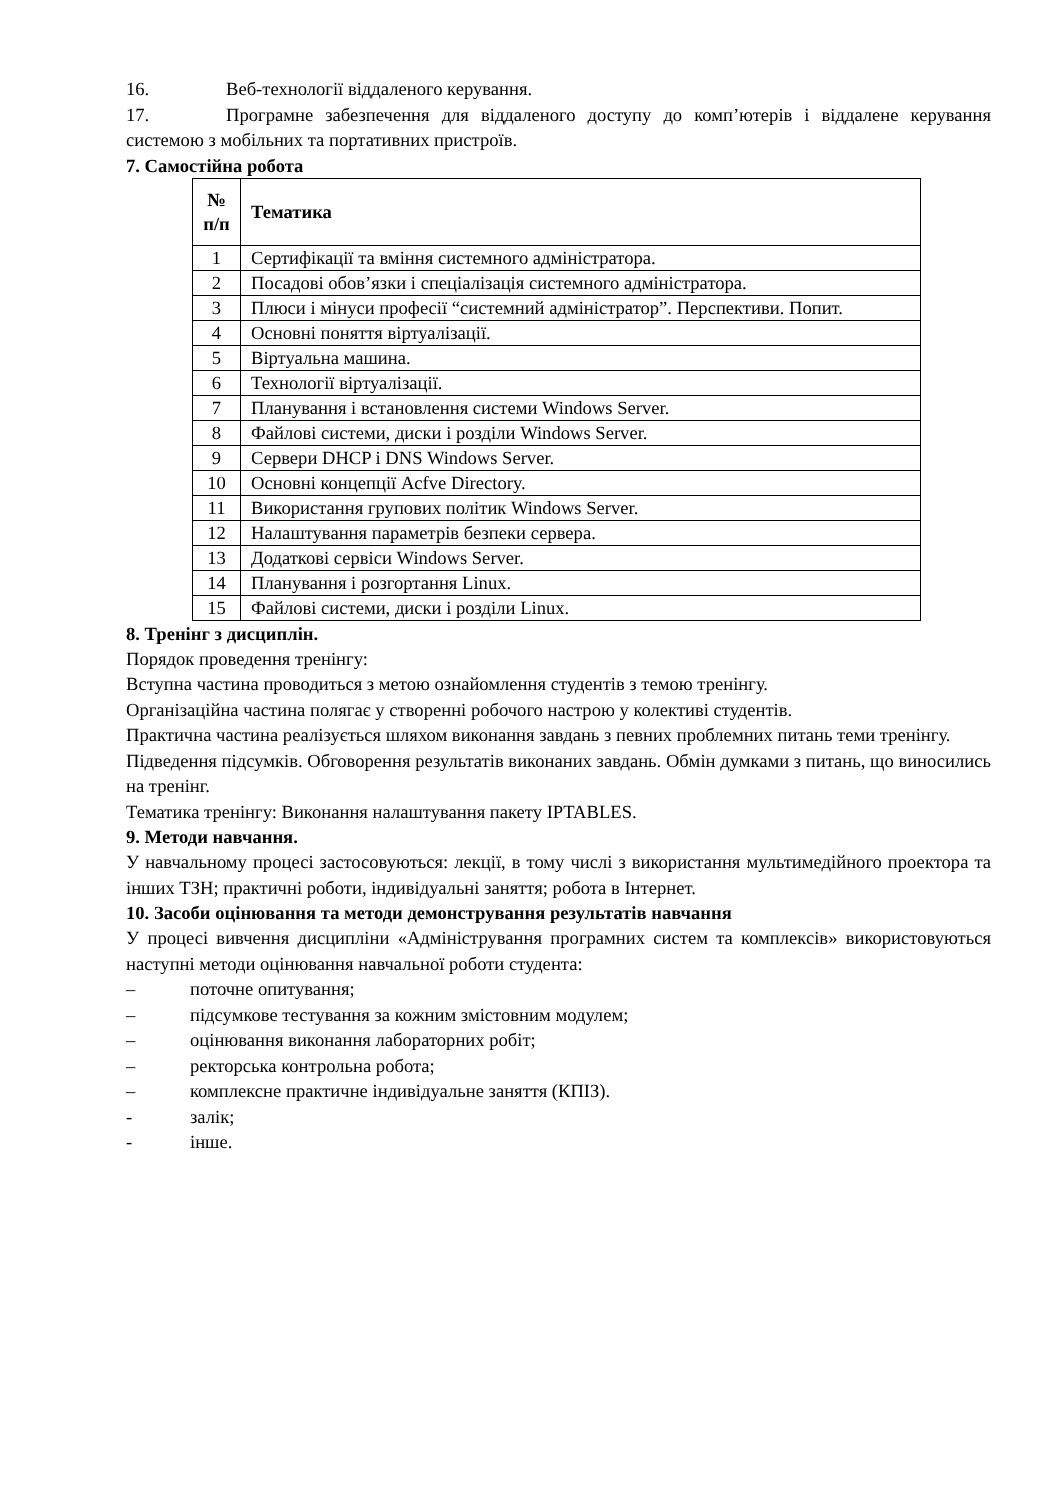16. Веб-технології віддаленого керування.
17. Програмне забезпечення для віддаленого доступу до комп’ютерів і віддалене керування системою з мобільних та портативних пристроїв.
7. Самостійна робота
| № п/п | Тематика |
| --- | --- |
| 1 | Сертифікації та вміння системного адміністратора. |
| 2 | Посадові обов’язки і спеціалізація системного адміністратора. |
| 3 | Плюси і мінуси професії “системний адміністратор”. Перспективи. Попит. |
| 4 | Основні поняття віртуалізації. |
| 5 | Віртуальна машина. |
| 6 | Технології віртуалізації. |
| 7 | Планування і встановлення системи Windows Server. |
| 8 | Файлові системи, диски і розділи Windows Server. |
| 9 | Сервери DHCP і DNS Windows Server. |
| 10 | Основні концепції Acfve Directory. |
| 11 | Використання групових політик Windows Server. |
| 12 | Налаштування параметрів безпеки сервера. |
| 13 | Додаткові сервіси Windows Server. |
| 14 | Планування і розгортання Linux. |
| 15 | Файлові системи, диски і розділи Linux. |
8. Тренінг з дисциплін.
Порядок проведення тренінгу:
Вступна частина проводиться з метою ознайомлення студентів з темою тренінгу.
Організаційна частина полягає у створенні робочого настрою у колективі студентів.
Практична частина реалізується шляхом виконання завдань з певних проблемних питань теми тренінгу.
Підведення підсумків. Обговорення результатів виконаних завдань. Обмін думками з питань, що виносились на тренінг.
Тематика тренінгу: Виконання налаштування пакету IPTABLES.
9. Методи навчання.
У навчальному процесі застосовуються: лекції, в тому числі з використання мультимедійного проектора та інших ТЗН; практичні роботи, індивідуальні заняття; робота в Інтернет.
10. Засоби оцінювання та методи демонстрування результатів навчання
У процесі вивчення дисципліни «Адміністрування програмних систем та комплексів» використовуються наступні методи оцінювання навчальної роботи студента:
– поточне опитування;
– підсумкове тестування за кожним змістовним модулем;
– оцінювання виконання лабораторних робіт;
– ректорська контрольна робота;
– комплексне практичне індивідуальне заняття (КПІЗ).
- залік;
- інше.